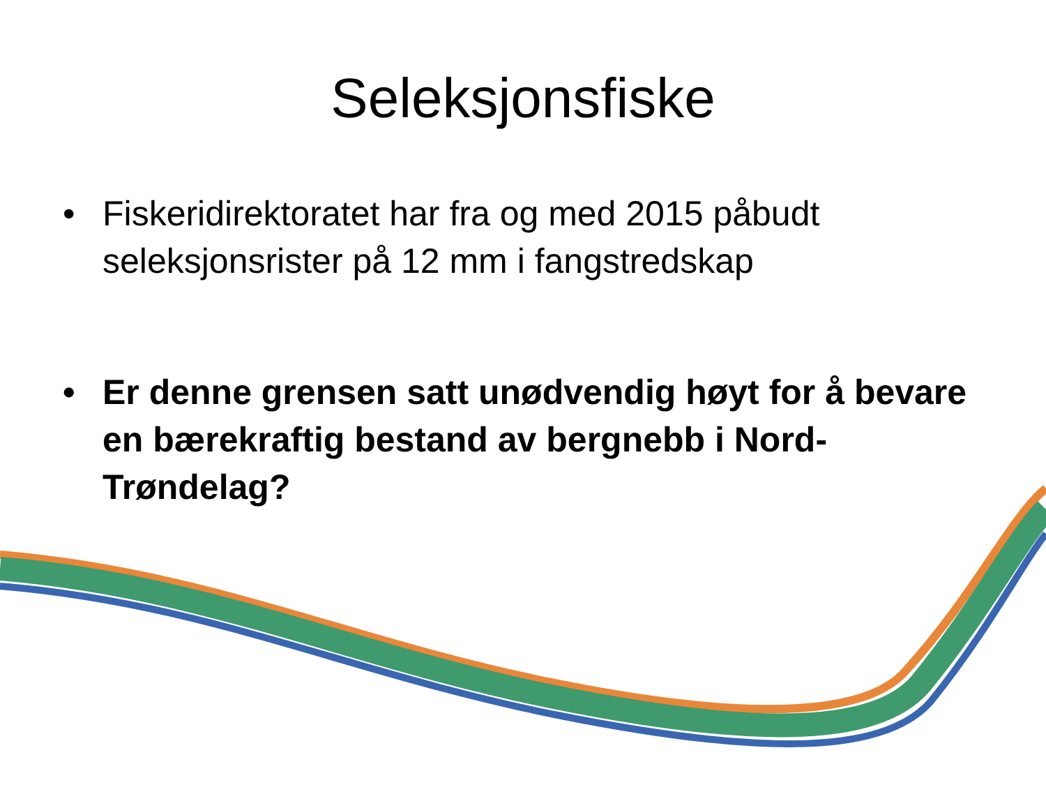Seleksjonsfiske
• Fiskeridirektoratet har fra og med 2015 påbudt seleksjonsrister på 12 mm i fangstredskap
• Er denne grensen satt unødvendig høyt for å bevare en bærekraftig bestand av bergnebb i Nord-Trøndelag?